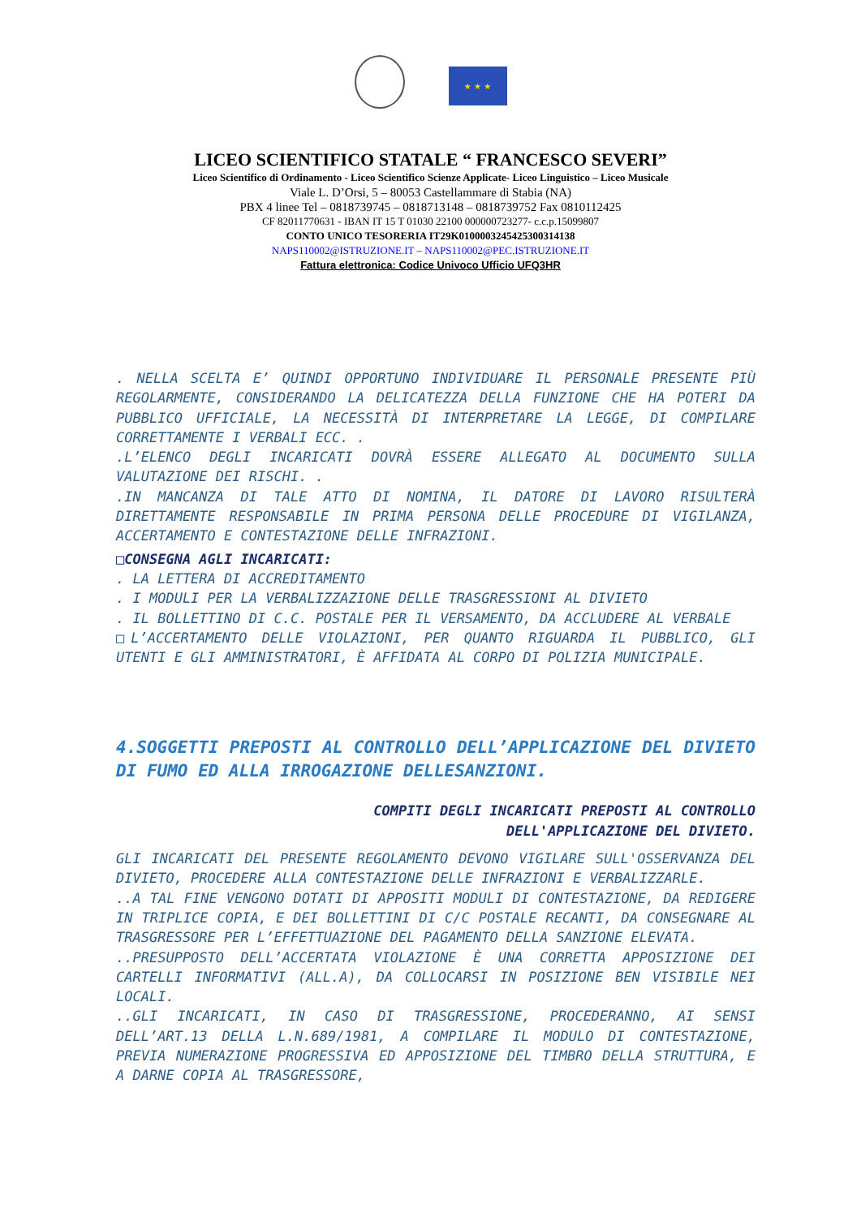★ ★ ★
LICEO SCIENTIFICO STATALE “ FRANCESCO SEVERI”
Liceo Scientifico di Ordinamento - Liceo Scientifico Scienze Applicate- Liceo Linguistico – Liceo Musicale
Viale L. D’Orsi, 5 – 80053 Castellammare di Stabia (NA)
PBX 4 linee Tel – 0818739745 – 0818713148 – 0818739752 Fax 0810112425
CF 82011770631 - IBAN IT 15 T 01030 22100 000000723277- c.c.p.15099807
CONTO UNICO TESORERIA IT29K0100003245425300314138
NAPS110002@ISTRUZIONE.IT – NAPS110002@PEC.ISTRUZIONE.IT
Fattura elettronica: Codice Univoco Ufficio UFQ3HR
. NELLA SCELTA E’ QUINDI OPPORTUNO INDIVIDUARE IL PERSONALE PRESENTE PIÙ REGOLARMENTE, CONSIDERANDO LA DELICATEZZA DELLA FUNZIONE CHE HA POTERI DA PUBBLICO UFFICIALE, LA NECESSITÀ DI INTERPRETARE LA LEGGE, DI COMPILARE CORRETTAMENTE I VERBALI ECC. .
.L’ELENCO DEGLI INCARICATI DOVRÀ ESSERE ALLEGATO AL DOCUMENTO SULLA VALUTAZIONE DEI RISCHI. .
.IN MANCANZA DI TALE ATTO DI NOMINA, IL DATORE DI LAVORO RISULTERÀ DIRETTAMENTE RESPONSABILE IN PRIMA PERSONA DELLE PROCEDURE DI VIGILANZA, ACCERTAMENTO E CONTESTAZIONE DELLE INFRAZIONI.
□CONSEGNA AGLI INCARICATI:
. LA LETTERA DI ACCREDITAMENTO
. I MODULI PER LA VERBALIZZAZIONE DELLE TRASGRESSIONI AL DIVIETO
. IL BOLLETTINO DI C.C. POSTALE PER IL VERSAMENTO, DA ACCLUDERE AL VERBALE
□L’ACCERTAMENTO DELLE VIOLAZIONI, PER QUANTO RIGUARDA IL PUBBLICO, GLI UTENTI E GLI AMMINISTRATORI, È AFFIDATA AL CORPO DI POLIZIA MUNICIPALE.
4.SOGGETTI PREPOSTI AL CONTROLLO DELL’APPLICAZIONE DEL DIVIETO DI FUMO ED ALLA IRROGAZIONE DELLESANZIONI.
COMPITI DEGLI INCARICATI PREPOSTI AL CONTROLLO
DELL'APPLICAZIONE DEL DIVIETO.
GLI INCARICATI DEL PRESENTE REGOLAMENTO DEVONO VIGILARE SULL'OSSERVANZA DEL DIVIETO, PROCEDERE ALLA CONTESTAZIONE DELLE INFRAZIONI E VERBALIZZARLE.
..A TAL FINE VENGONO DOTATI DI APPOSITI MODULI DI CONTESTAZIONE, DA REDIGERE IN TRIPLICE COPIA, E DEI BOLLETTINI DI C/C POSTALE RECANTI, DA CONSEGNARE AL TRASGRESSORE PER L’EFFETTUAZIONE DEL PAGAMENTO DELLA SANZIONE ELEVATA.
..PRESUPPOSTO DELL’ACCERTATA VIOLAZIONE È UNA CORRETTA APPOSIZIONE DEI CARTELLI INFORMATIVI (ALL.A), DA COLLOCARSI IN POSIZIONE BEN VISIBILE NEI LOCALI.
..GLI INCARICATI, IN CASO DI TRASGRESSIONE, PROCEDERANNO, AI SENSI DELL’ART.13 DELLA L.N.689/1981, A COMPILARE IL MODULO DI CONTESTAZIONE, PREVIA NUMERAZIONE PROGRESSIVA ED APPOSIZIONE DEL TIMBRO DELLA STRUTTURA, E A DARNE COPIA AL TRASGRESSORE,